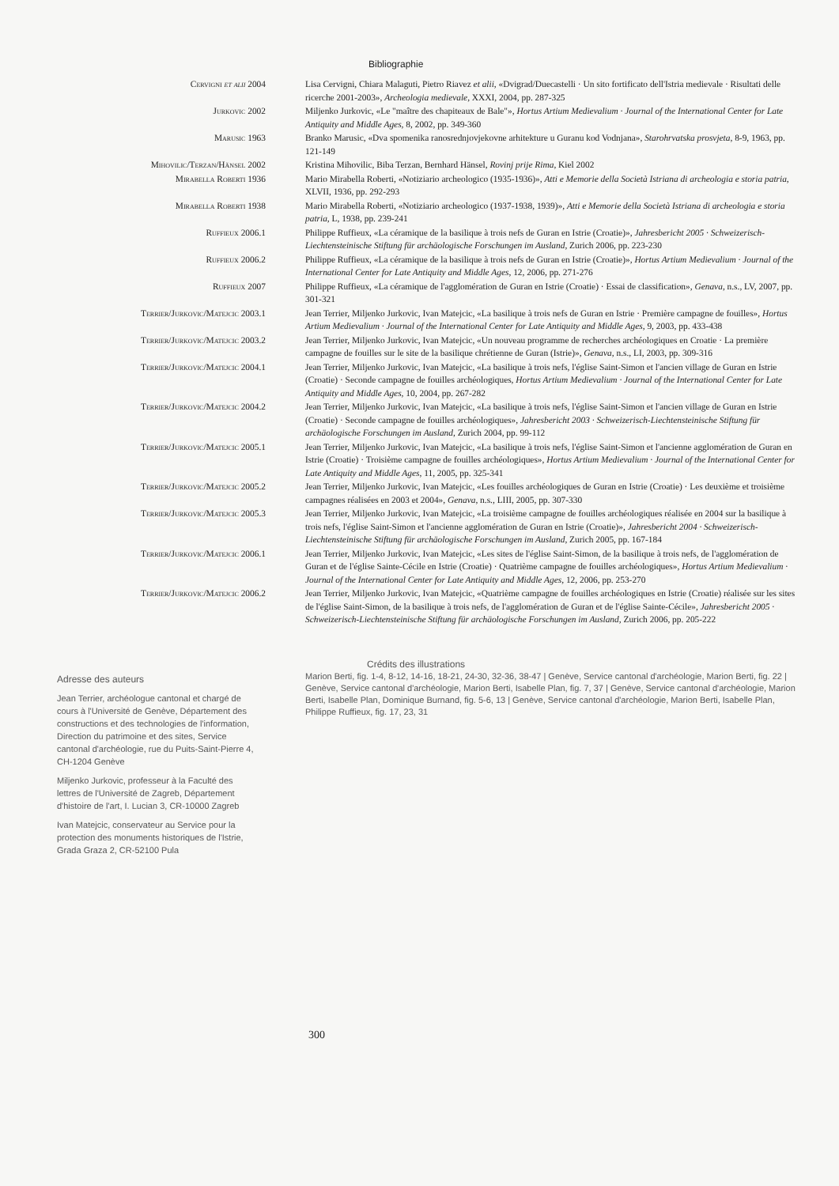Bibliographie
| Cervigni et alii 2004 | Lisa Cervigni, Chiara Malaguti, Pietro Riavez et alii , «Dvigrad/Duecastelli · Un sito fortificato dell'Istria medievale · Risultati delle ricerche 2001-2003», Archeologia medievale , XXXI, 2004, pp. 287-325 |
| Jurkovic 2002 | Miljenko Jurkovic, «Le "maître des chapiteaux de Bale"», Hortus Artium Medievalium · Journal of the International Center for Late Antiquity and Middle Ages , 8, 2002, pp. 349-360 |
| Marusic 1963 | Branko Marusic, «Dva spomenika ranosrednjovjekovne arhitekture u Guranu kod Vodnjana», Starohrvatska prosvjeta , 8-9, 1963, pp. 121-149 |
| Mihovilic/Terzan/Hänsel 2002 | Kristina Mihovilic, Biba Terzan, Bernhard Hänsel, Rovinj prije Rima , Kiel 2002 |
| Mirabella Roberti 1936 | Mario Mirabella Roberti, «Notiziario archeologico (1935-1936)», Atti e Memorie della Società Istriana di archeologia e storia patria , XLVII, 1936, pp. 292-293 |
| Mirabella Roberti 1938 | Mario Mirabella Roberti, «Notiziario archeologico (1937-1938, 1939)», Atti e Memorie della Società Istriana di archeologia e storia patria , L, 1938, pp. 239-241 |
| Ruffieux 2006.1 | Philippe Ruffieux, «La céramique de la basilique à trois nefs de Guran en Istrie (Croatie)», Jahresbericht 2005 · Schweizerisch-Liechtensteinische Stiftung für archäologische Forschungen im Ausland , Zurich 2006, pp. 223-230 |
| Ruffieux 2006.2 | Philippe Ruffieux, «La céramique de la basilique à trois nefs de Guran en Istrie (Croatie)», Hortus Artium Medievalium · Journal of the International Center for Late Antiquity and Middle Ages , 12, 2006, pp. 271-276 |
| Ruffieux 2007 | Philippe Ruffieux, «La céramique de l'agglomération de Guran en Istrie (Croatie) · Essai de classification», Genava , n.s., LV, 2007, pp. 301-321 |
| Terrier/Jurkovic/Matejcic 2003.1 | Jean Terrier, Miljenko Jurkovic, Ivan Matejcic, «La basilique à trois nefs de Guran en Istrie · Première campagne de fouilles», Hortus Artium Medievalium · Journal of the International Center for Late Antiquity and Middle Ages , 9, 2003, pp. 433-438 |
| Terrier/Jurkovic/Matejcic 2003.2 | Jean Terrier, Miljenko Jurkovic, Ivan Matejcic, «Un nouveau programme de recherches archéologiques en Croatie · La première campagne de fouilles sur le site de la basilique chrétienne de Guran (Istrie)», Genava , n.s., LI, 2003, pp. 309-316 |
| Terrier/Jurkovic/Matejcic 2004.1 | Jean Terrier, Miljenko Jurkovic, Ivan Matejcic, «La basilique à trois nefs, l'église Saint-Simon et l'ancien village de Guran en Istrie (Croatie) · Seconde campagne de fouilles archéologiques, Hortus Artium Medievalium · Journal of the International Center for Late Antiquity and Middle Ages , 10, 2004, pp. 267-282 |
| Terrier/Jurkovic/Matejcic 2004.2 | Jean Terrier, Miljenko Jurkovic, Ivan Matejcic, «La basilique à trois nefs, l'église Saint-Simon et l'ancien village de Guran en Istrie (Croatie) · Seconde campagne de fouilles archéologiques», Jahresbericht 2003 · Schweizerisch-Liechtensteinische Stiftung für archäologische Forschungen im Ausland , Zurich 2004, pp. 99-112 |
| Terrier/Jurkovic/Matejcic 2005.1 | Jean Terrier, Miljenko Jurkovic, Ivan Matejcic, «La basilique à trois nefs, l'église Saint-Simon et l'ancienne agglomération de Guran en Istrie (Croatie) · Troisième campagne de fouilles archéologiques», Hortus Artium Medievalium · Journal of the International Center for Late Antiquity and Middle Ages , 11, 2005, pp. 325-341 |
| Terrier/Jurkovic/Matejcic 2005.2 | Jean Terrier, Miljenko Jurkovic, Ivan Matejcic, «Les fouilles archéologiques de Guran en Istrie (Croatie) · Les deuxième et troisième campagnes réalisées en 2003 et 2004», Genava , n.s., LIII, 2005, pp. 307-330 |
| Terrier/Jurkovic/Matejcic 2005.3 | Jean Terrier, Miljenko Jurkovic, Ivan Matejcic, «La troisième campagne de fouilles archéologiques réalisée en 2004 sur la basilique à trois nefs, l'église Saint-Simon et l'ancienne agglomération de Guran en Istrie (Croatie)», Jahresbericht 2004 · Schweizerisch-Liechtensteinische Stiftung für archäologische Forschungen im Ausland , Zurich 2005, pp. 167-184 |
| Terrier/Jurkovic/Matejcic 2006.1 | Jean Terrier, Miljenko Jurkovic, Ivan Matejcic, «Les sites de l'église Saint-Simon, de la basilique à trois nefs, de l'agglomération de Guran et de l'église Sainte-Cécile en Istrie (Croatie) · Quatrième campagne de fouilles archéologiques», Hortus Artium Medievalium · Journal of the International Center for Late Antiquity and Middle Ages , 12, 2006, pp. 253-270 |
| Terrier/Jurkovic/Matejcic 2006.2 | Jean Terrier, Miljenko Jurkovic, Ivan Matejcic, «Quatrième campagne de fouilles archéologiques en Istrie (Croatie) réalisée sur les sites de l'église Saint-Simon, de la basilique à trois nefs, de l'agglomération de Guran et de l'église Sainte-Cécile», Jahresbericht 2005 · Schweizerisch-Liechtensteinische Stiftung für archäologische Forschungen im Ausland , Zurich 2006, pp. 205-222 |
Adresse des auteurs
Jean Terrier, archéologue cantonal et chargé de cours à l'Université de Genève, Département des constructions et des technologies de l'information, Direction du patrimoine et des sites, Service cantonal d'archéologie, rue du Puits-Saint-Pierre 4, CH-1204 Genève
Miljenko Jurkovic, professeur à la Faculté des lettres de l'Université de Zagreb, Département d'histoire de l'art, I. Lucian 3, CR-10000 Zagreb
Ivan Matejcic, conservateur au Service pour la protection des monuments historiques de l'Istrie, Grada Graza 2, CR-52100 Pula
Crédits des illustrations
Marion Berti, fig. 1-4, 8-12, 14-16, 18-21, 24-30, 32-36, 38-47 | Genève, Service cantonal d'archéologie, Marion Berti, fig. 22 | Genève, Service cantonal d'archéologie, Marion Berti, Isabelle Plan, fig. 7, 37 | Genève, Service cantonal d'archéologie, Marion Berti, Isabelle Plan, Dominique Burnand, fig. 5-6, 13 | Genève, Service cantonal d'archéologie, Marion Berti, Isabelle Plan, Philippe Ruffieux, fig. 17, 23, 31
300